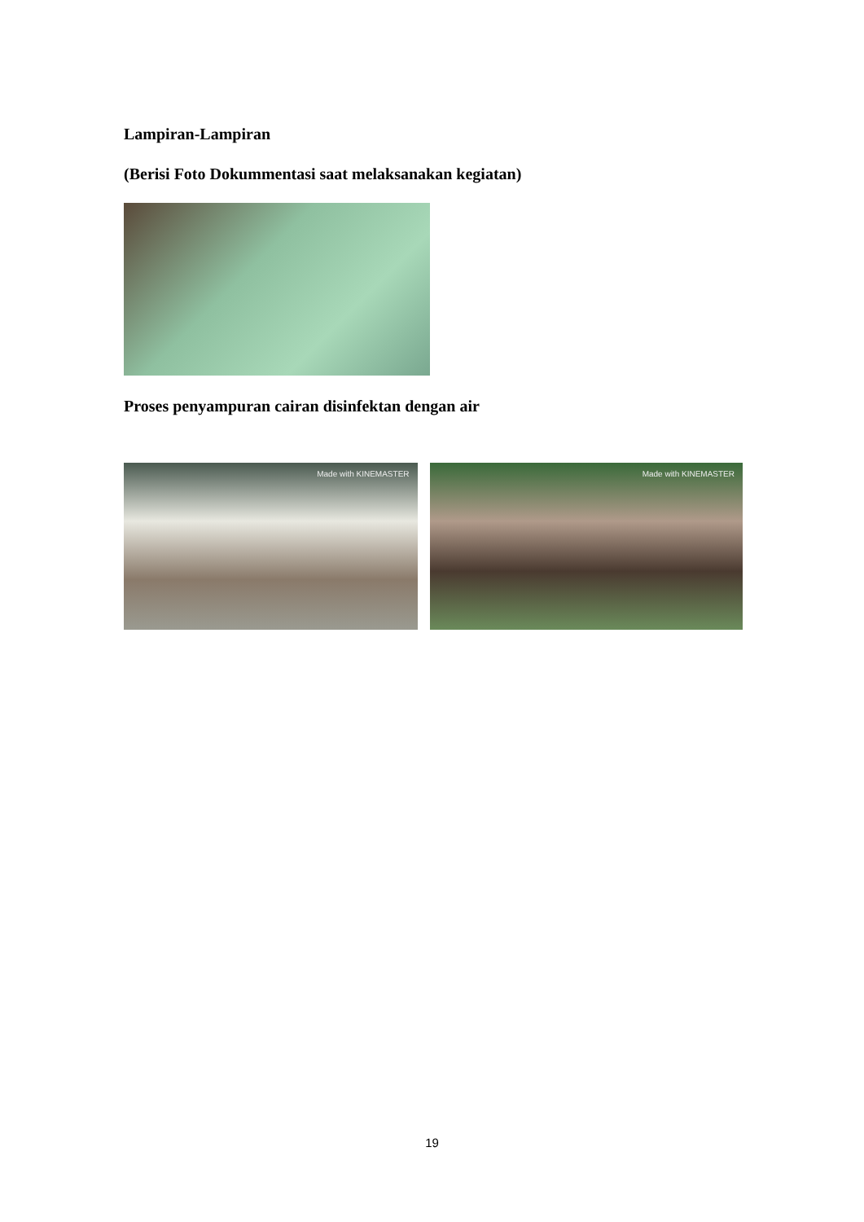Lampiran-Lampiran
(Berisi Foto Dokummentasi saat melaksanakan kegiatan)
Proses penyampuran cairan disinfektan dengan air
Made with KINEMASTER Made with KINEMASTER
19